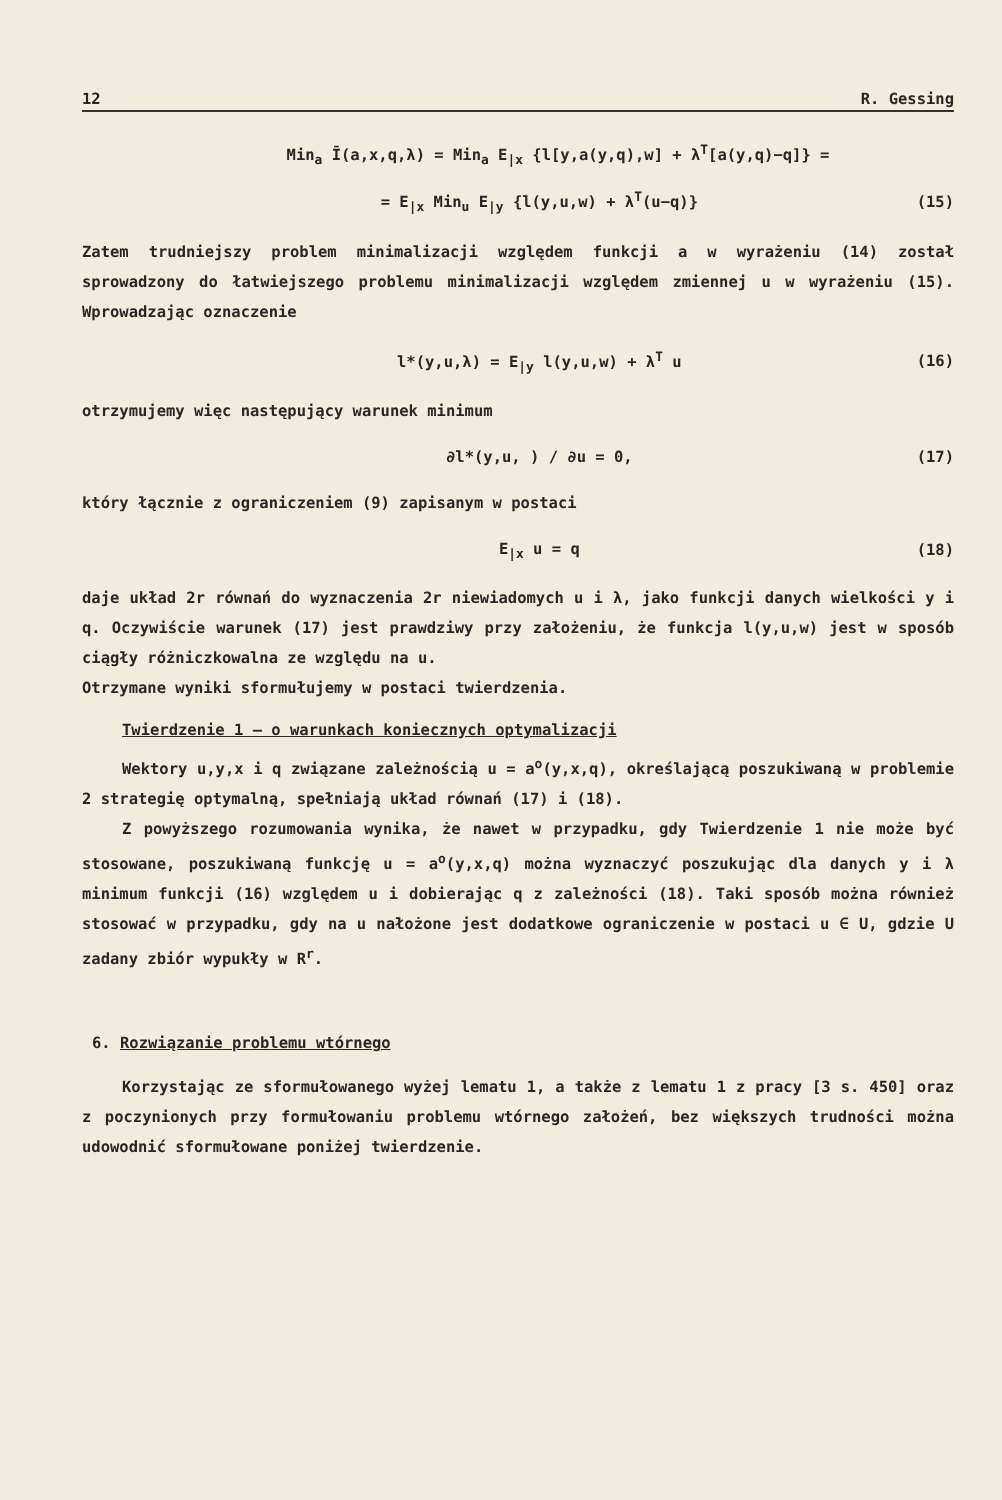12 R. Gessing
Min<sub>a</sub> Ī(a,x,q,λ) = Min<sub>a</sub> E<sub>|x</sub> {l[y,a(y,q),w] + λ<sup>T</sup>[a(y,q)−q]} =
= E<sub>|x</sub> Min<sub>u</sub> E<sub>|y</sub> {l(y,u,w) + λ<sup>T</sup>(u−q)} (15)
Zatem trudniejszy problem minimalizacji względem funkcji a w wyrażeniu (14) został sprowadzony do łatwiejszego problemu minimalizacji względem zmiennej u w wyrażeniu (15). Wprowadzając oznaczenie
l*(y,u,λ) = E<sub>|y</sub> l(y,u,w) + λ<sup>T</sup> u (16)
otrzymujemy więc następujący warunek minimum
∂l*(y,u, ) / ∂u = 0, (17)
który łącznie z ograniczeniem (9) zapisanym w postaci
E<sub>|x</sub> u = q (18)
daje układ 2r równań do wyznaczenia 2r niewiadomych u i λ, jako funkcji danych wielkości y i q. Oczywiście warunek (17) jest prawdziwy przy założeniu, że funkcja l(y,u,w) jest w sposób ciągły różniczkowalna ze względu na u.
Otrzymane wyniki sformułujemy w postaci twierdzenia.
Twierdzenie 1 – o warunkach koniecznych optymalizacji
Wektory u,y,x i q związane zależnością u = a<sup>o</sup>(y,x,q), określającą poszukiwaną w problemie 2 strategię optymalną, spełniają układ równań (17) i (18).
Z powyższego rozumowania wynika, że nawet w przypadku, gdy Twierdzenie 1 nie może być stosowane, poszukiwaną funkcję u = a<sup>o</sup>(y,x,q) można wyznaczyć poszukując dla danych y i λ minimum funkcji (16) względem u i dobierając q z zależności (18). Taki sposób można również stosować w przypadku, gdy na u nałożone jest dodatkowe ograniczenie w postaci u ∈ U, gdzie U zadany zbiór wypukły w R<sup>r</sup>.
6. Rozwiązanie problemu wtórnego
Korzystając ze sformułowanego wyżej lematu 1, a także z lematu 1 z pracy [3 s. 450] oraz z poczynionych przy formułowaniu problemu wtórnego założeń, bez większych trudności można udowodnić sformułowane poniżej twierdzenie.